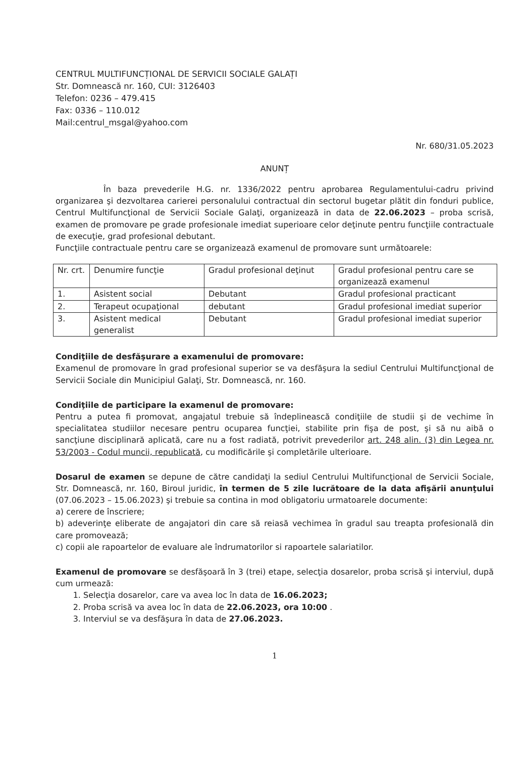CENTRUL MULTIFUNCȚIONAL DE SERVICII SOCIALE GALAȚI
Str. Domnească nr. 160, CUI: 3126403
Telefon: 0236 – 479.415
Fax: 0336 – 110.012
Mail:centrul_msgal@yahoo.com
Nr. 680/31.05.2023
ANUNȚ
În baza prevederile H.G. nr. 1336/2022 pentru aprobarea Regulamentului-cadru privind organizarea şi dezvoltarea carierei personalului contractual din sectorul bugetar plătit din fonduri publice, Centrul Multifuncţional de Servicii Sociale Galaţi, organizează in data de 22.06.2023 – proba scrisă, examen de promovare pe grade profesionale imediat superioare celor deţinute pentru funcţiile contractuale de execuţie, grad profesional debutant.
Funcţiile contractuale pentru care se organizează examenul de promovare sunt următoarele:
| Nr. crt. | Denumire funcţie | Gradul profesional deţinut | Gradul profesional pentru care se organizează examenul |
| 1. | Asistent social | Debutant | Gradul profesional practicant |
| 2. | Terapeut ocupaţional | debutant | Gradul profesional imediat superior |
| 3. | Asistent medical generalist | Debutant | Gradul profesional imediat superior |
Condiţiile de desfăşurare a examenului de promovare:
Examenul de promovare în grad profesional superior se va desfăşura la sediul Centrului Multifuncţional de Servicii Sociale din Municipiul Galaţi, Str. Domnească, nr. 160.
Condiţiile de participare la examenul de promovare:
Pentru a putea fi promovat, angajatul trebuie să îndeplinească condiţiile de studii şi de vechime în specialitatea studiilor necesare pentru ocuparea funcţiei, stabilite prin fişa de post, şi să nu aibă o sancţiune disciplinară aplicată, care nu a fost radiată, potrivit prevederilor art. 248 alin. (3) din Legea nr. 53/2003 - Codul muncii, republicată, cu modificările şi completările ulterioare.
Dosarul de examen se depune de către candidaţi la sediul Centrului Multifuncţional de Servicii Sociale, Str. Domnească, nr. 160, Biroul juridic, în termen de 5 zile lucrătoare de la data afişării anunţului (07.06.2023 – 15.06.2023) şi trebuie sa contina in mod obligatoriu urmatoarele documente:
a) cerere de înscriere;
b) adeverinţe eliberate de angajatori din care să reiasă vechimea în gradul sau treapta profesională din care promovează;
c) copii ale rapoartelor de evaluare ale îndrumatorilor si rapoartele salariatilor.
Examenul de promovare se desfăşoară în 3 (trei) etape, selecţia dosarelor, proba scrisă şi interviul, după cum urmează:
1. Selecţia dosarelor, care va avea loc în data de 16.06.2023;
2. Proba scrisă va avea loc în data de 22.06.2023, ora 10:00 .
3. Interviul se va desfăşura în data de 27.06.2023.
1